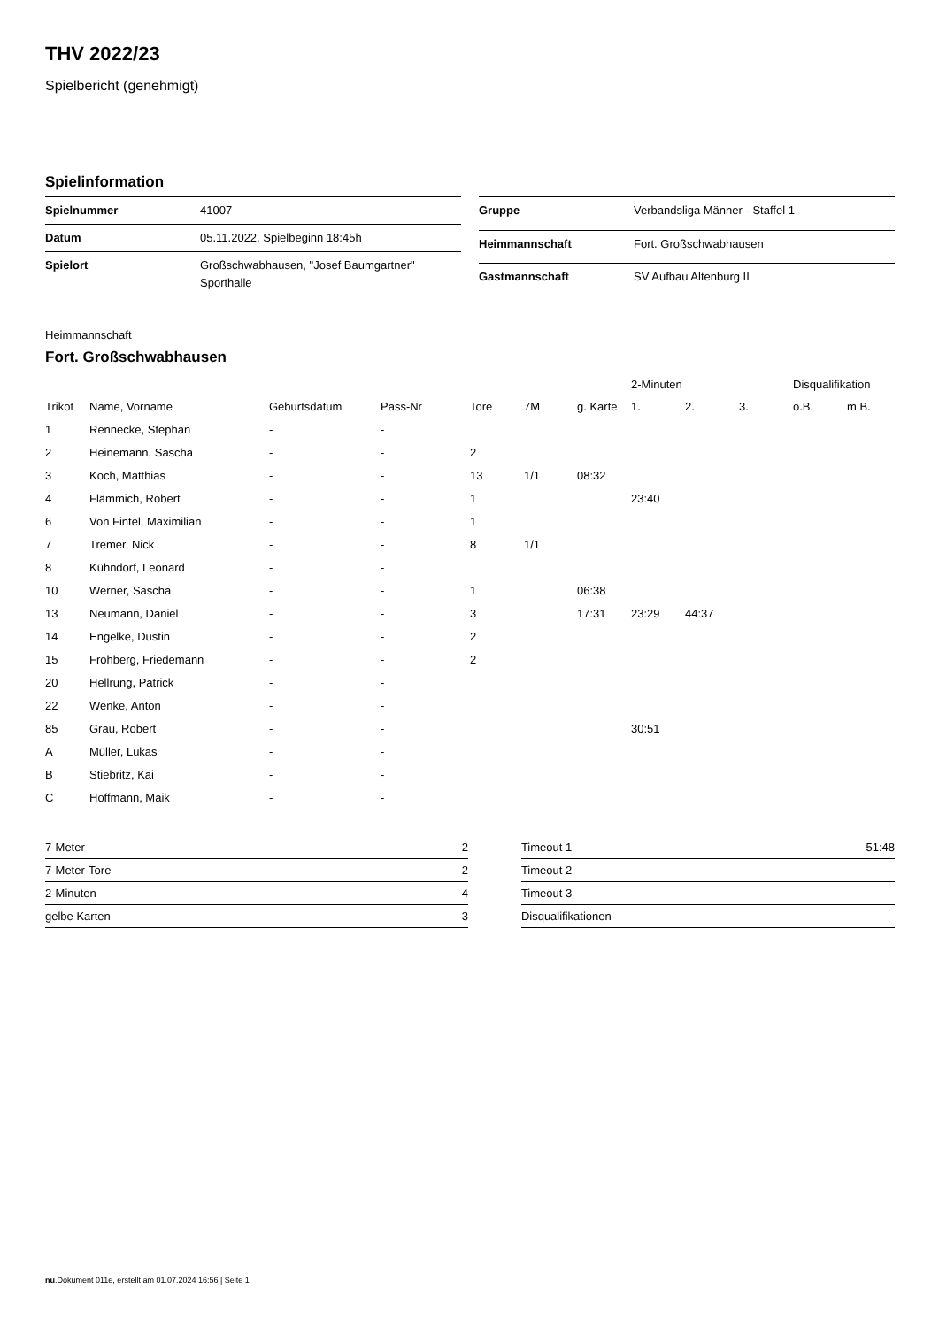THV 2022/23
Spielbericht (genehmigt)
Spielinformation
| Spielnummer | 41007 |
| Datum | 05.11.2022, Spielbeginn 18:45h |
| Spielort | Großschwabhausen, "Josef Baumgartner" Sporthalle |
| Gruppe | Verbandsliga Männer - Staffel 1 |
| Heimmannschaft | Fort. Großschwabhausen |
| Gastmannschaft | SV Aufbau Altenburg II |
Heimmannschaft
Fort. Großschwabhausen
| | | | | | | | 2-Minuten | | | Disqualifikation | |
| --- | --- | --- | --- | --- | --- | --- | --- | --- | --- | --- | --- |
| Trikot | Name, Vorname | Geburtsdatum | Pass-Nr | Tore | 7M | g. Karte | 1. | 2. | 3. | o.B. | m.B. |
| 1 | Rennecke, Stephan | - | - | | | | | | | | |
| 2 | Heinemann, Sascha | - | - | 2 | | | | | | | |
| 3 | Koch, Matthias | - | - | 13 | 1/1 | 08:32 | | | | | |
| 4 | Flämmich, Robert | - | - | 1 | | | 23:40 | | | | |
| 6 | Von Fintel, Maximilian | - | - | 1 | | | | | | | |
| 7 | Tremer, Nick | - | - | 8 | 1/1 | | | | | | |
| 8 | Kühndorf, Leonard | - | - | | | | | | | | |
| 10 | Werner, Sascha | - | - | 1 | | 06:38 | | | | | |
| 13 | Neumann, Daniel | - | - | 3 | | 17:31 | 23:29 | 44:37 | | | |
| 14 | Engelke, Dustin | - | - | 2 | | | | | | | |
| 15 | Frohberg, Friedemann | - | - | 2 | | | | | | | |
| 20 | Hellrung, Patrick | - | - | | | | | | | | |
| 22 | Wenke, Anton | - | - | | | | | | | | |
| 85 | Grau, Robert | - | - | | | | 30:51 | | | | |
| A | Müller, Lukas | - | - | | | | | | | | |
| B | Stiebritz, Kai | - | - | | | | | | | | |
| C | Hoffmann, Maik | - | - | | | | | | | | |
| 7-Meter | 2 |
| 7-Meter-Tore | 2 |
| 2-Minuten | 4 |
| gelbe Karten | 3 |
| Timeout 1 | 51:48 |
| Timeout 2 | |
| Timeout 3 | |
| Disqualifikationen | |
nu.Dokument 011e, erstellt am 01.07.2024 16:56 | Seite 1